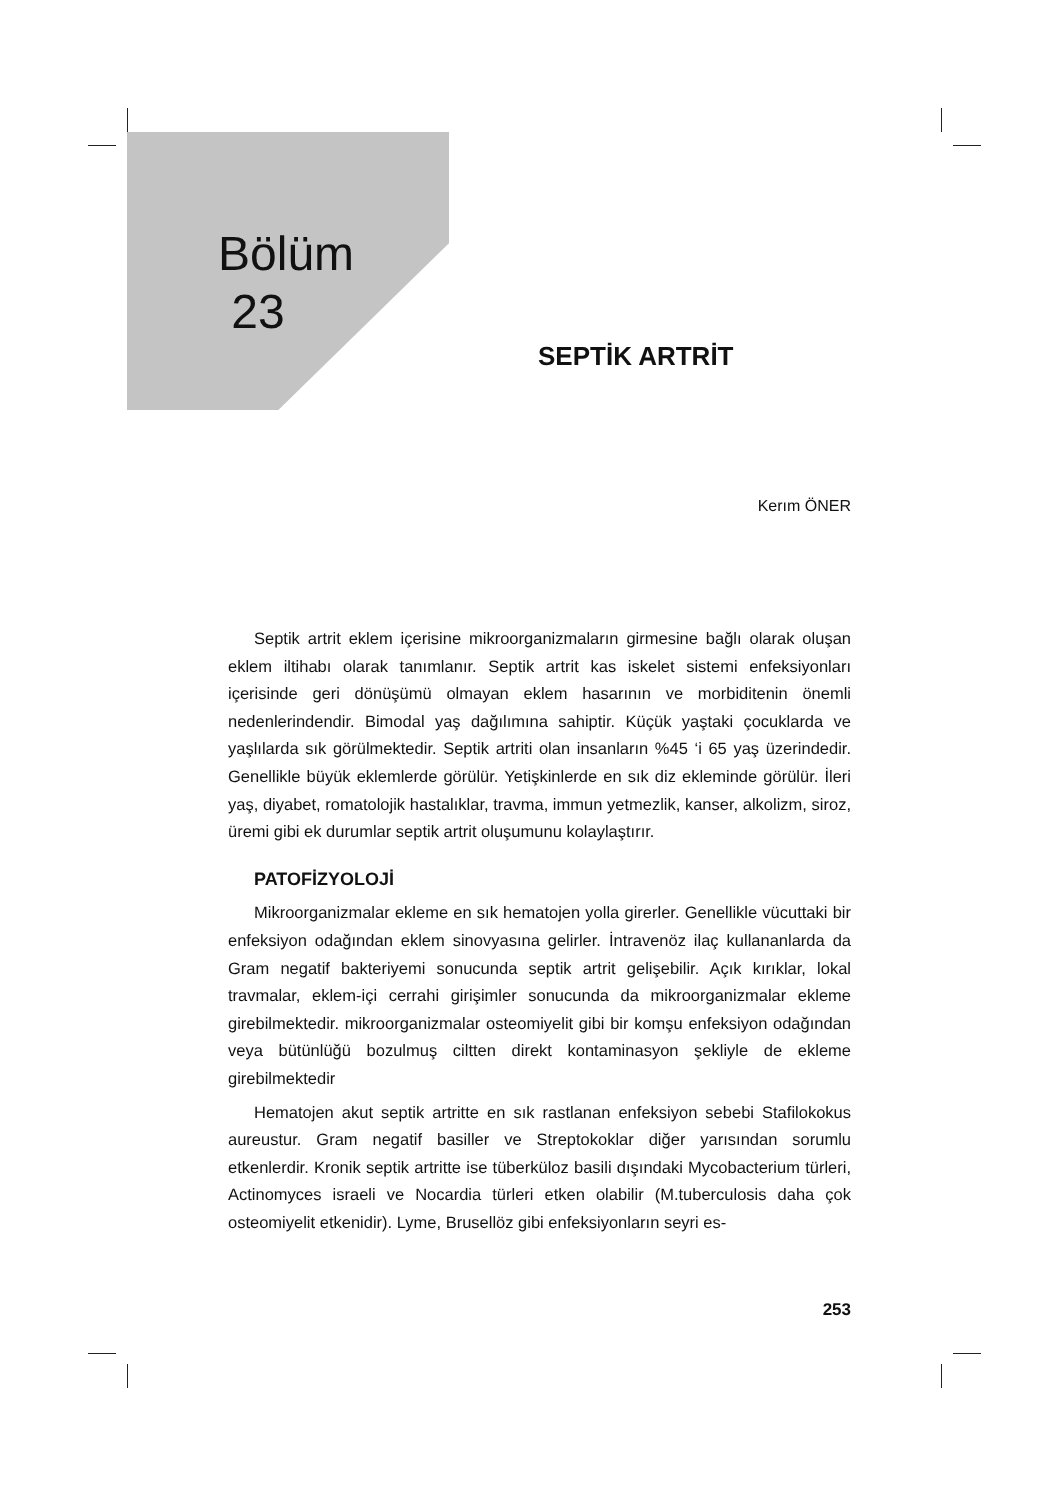Bölüm
23
SEPTİK ARTRİT
Kerım ÖNER
Septik artrit eklem içerisine mikroorganizmaların girmesine bağlı olarak oluşan eklem iltihabı olarak tanımlanır. Septik artrit kas iskelet sistemi enfeksiyonları içerisinde geri dönüşümü olmayan eklem hasarının ve morbiditenin önemli nedenlerindendir. Bimodal yaş dağılımına sahiptir. Küçük yaştaki çocuklarda ve yaşlılarda sık görülmektedir. Septik artriti olan insanların %45 ‘i 65 yaş üzerindedir. Genellikle büyük eklemlerde görülür. Yetişkinlerde en sık diz ekleminde görülür. İleri yaş, diyabet, romatolojik hastalıklar, travma, immun yetmezlik, kanser, alkolizm, siroz, üremi gibi ek durumlar septik artrit oluşumunu kolaylaştırır.
PATOFİZYOLOJİ
Mikroorganizmalar ekleme en sık hematojen yolla girerler. Genellikle vücuttaki bir enfeksiyon odağından eklem sinovyasına gelirler. İntravenöz ilaç kullananlarda da Gram negatif bakteriyemi sonucunda septik artrit gelişebilir. Açık kırıklar, lokal travmalar, eklem-içi cerrahi girişimler sonucunda da mikroorganizmalar ekleme girebilmektedir. mikroorganizmalar osteomiyelit gibi bir komşu enfeksiyon odağından veya bütünlüğü bozulmuş ciltten direkt kontaminasyon şekliyle de ekleme girebilmektedir
Hematojen akut septik artritte en sık rastlanan enfeksiyon sebebi Stafilokokus aureustur. Gram negatif basiller ve Streptokoklar diğer yarısından sorumlu etkenlerdir. Kronik septik artritte ise tüberküloz basili dışındaki Mycobacterium türleri, Actinomyces israeli ve Nocardia türleri etken olabilir (M.tuberculosis daha çok osteomiyelit etkenidir). Lyme, Brusellöz gibi enfeksiyonların seyri es-
253